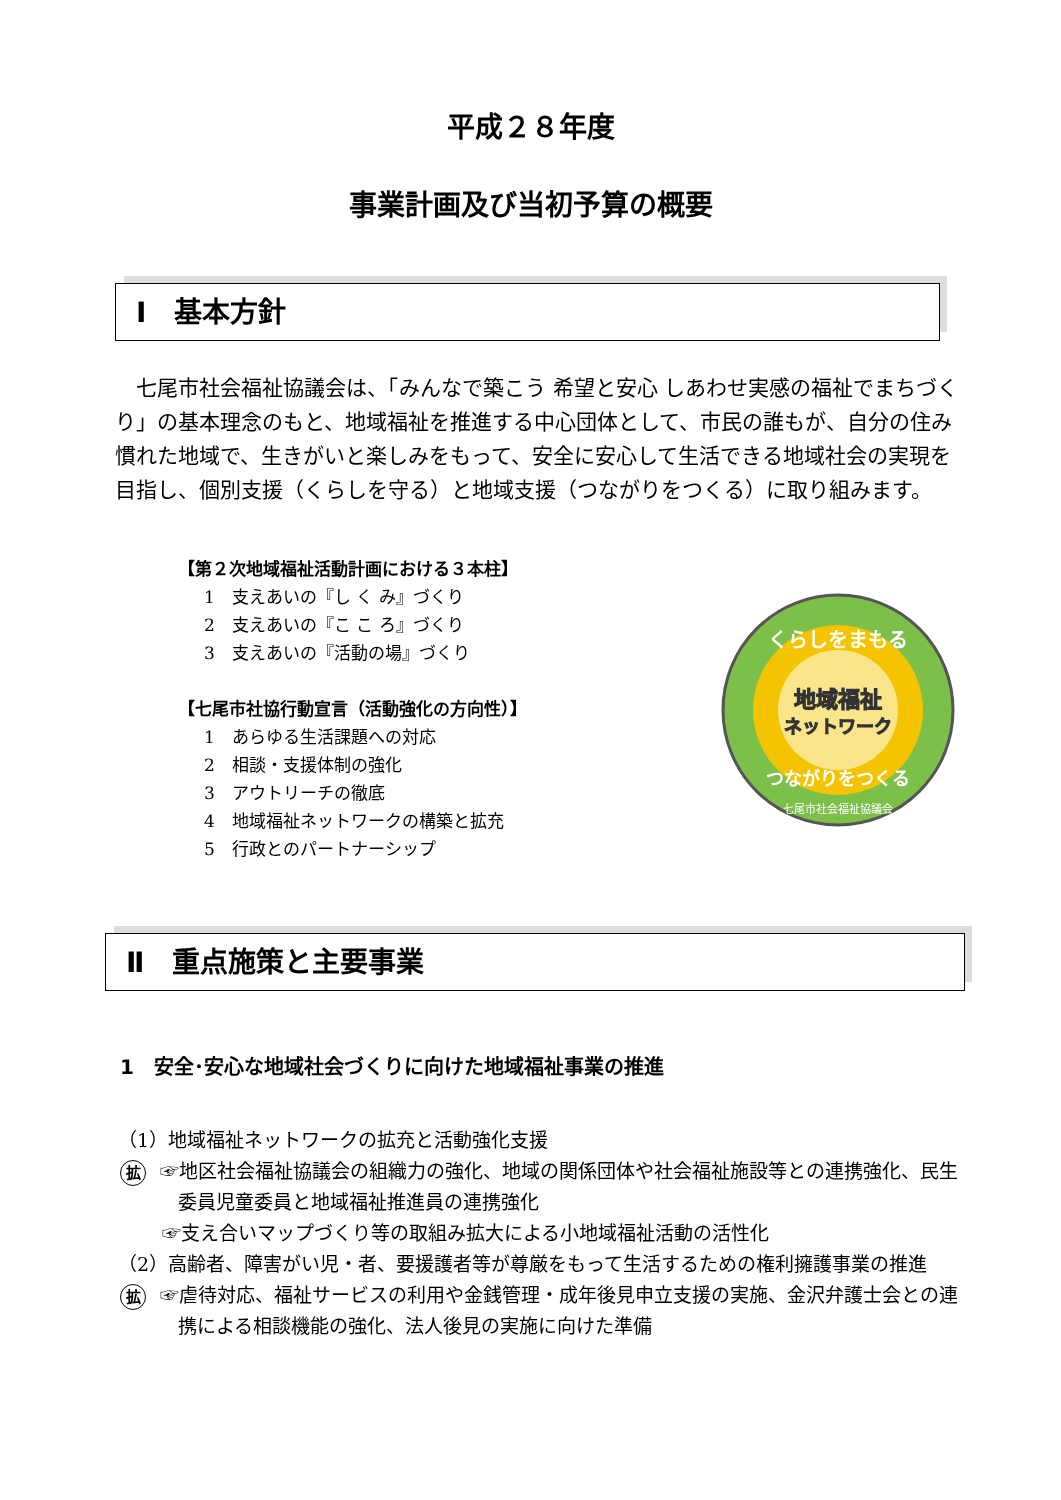平成２８年度
事業計画及び当初予算の概要
Ⅰ　基本方針
七尾市社会福祉協議会は、「みんなで築こう 希望と安心 しあわせ実感の福祉でまちづくり」の基本理念のもと、地域福祉を推進する中心団体として、市民の誰もが、自分の住み慣れた地域で、生きがいと楽しみをもって、安全に安心して生活できる地域社会の実現を目指し、個別支援（くらしを守る）と地域支援（つながりをつくる）に取り組みます。
【第２次地域福祉活動計画における３本柱】
1　支えあいの『し く み』づくり
2　支えあいの『こ こ ろ』づくり
3　支えあいの『活動の場』づくり
【七尾市社協行動宣言（活動強化の方向性）】
1　あらゆる生活課題への対応
2　相談・支援体制の強化
3　アウトリーチの徹底
4　地域福祉ネットワークの構築と拡充
5　行政とのパートナーシップ
くらしをまもる
地域福祉
ネットワーク
つながりをつくる
七尾市社会福祉協議会
Ⅱ　重点施策と主要事業
1　安全･安心な地域社会づくりに向けた地域福祉事業の推進
（1）地域福祉ネットワークの拡充と活動強化支援
拡 ☞地区社会福祉協議会の組織力の強化、地域の関係団体や社会福祉施設等との連携強化、民生委員児童委員と地域福祉推進員の連携強化
☞支え合いマップづくり等の取組み拡大による小地域福祉活動の活性化
（2）高齢者、障害がい児・者、要援護者等が尊厳をもって生活するための権利擁護事業の推進
拡 ☞虐待対応、福祉サービスの利用や金銭管理・成年後見申立支援の実施、金沢弁護士会との連携による相談機能の強化、法人後見の実施に向けた準備